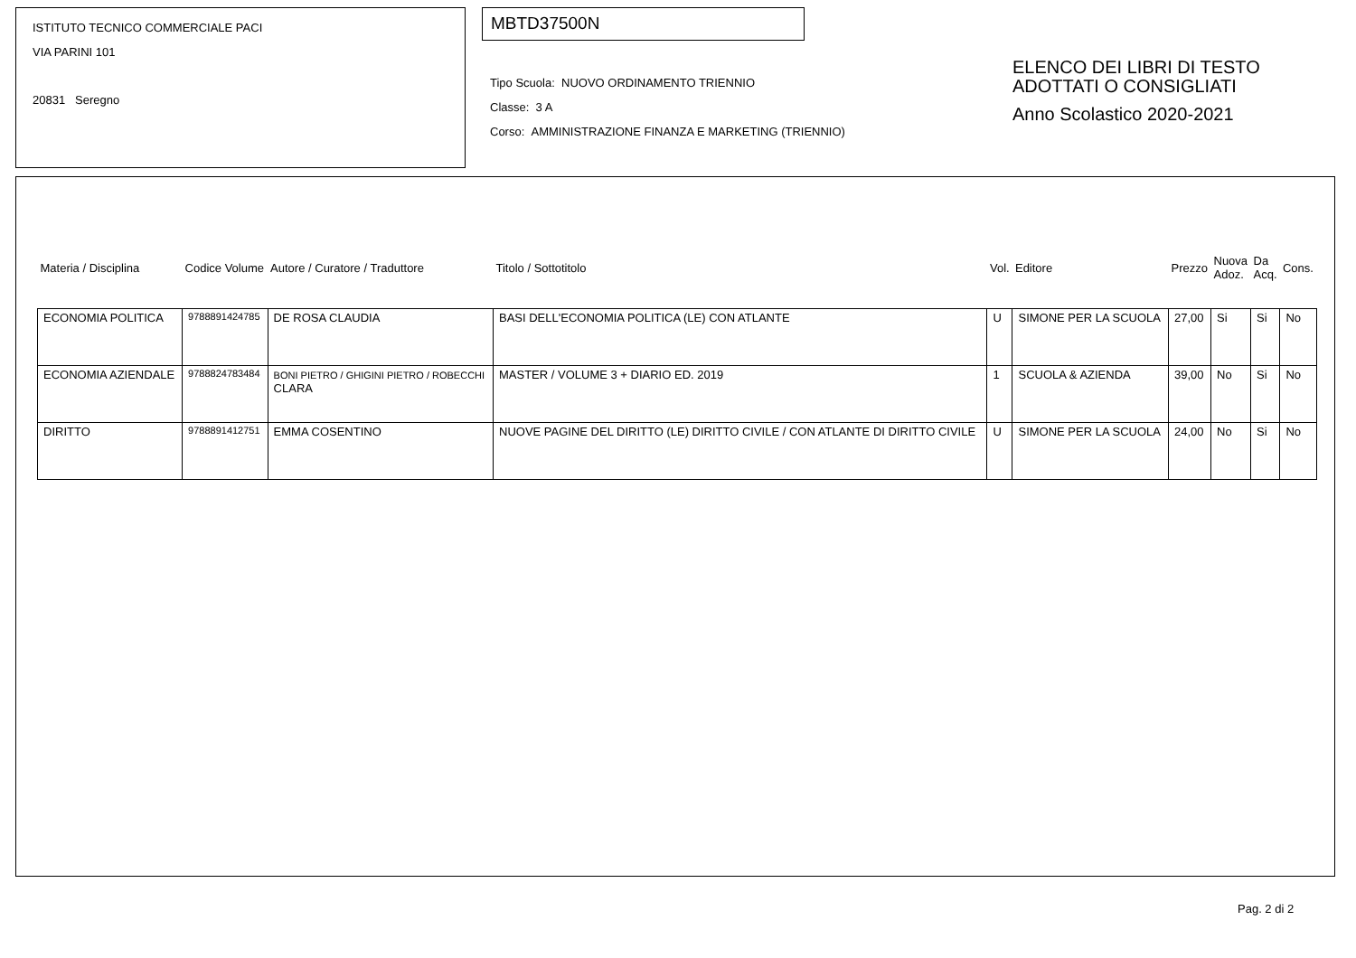ISTITUTO TECNICO COMMERCIALE PACI
VIA PARINI 101
20831 Seregno
MBTD37500N
Tipo Scuola: NUOVO ORDINAMENTO TRIENNIO
Classe: 3 A
Corso: AMMINISTRAZIONE FINANZA E MARKETING (TRIENNIO)
ELENCO DEI LIBRI DI TESTO
ADOTTATI O CONSIGLIATI
Anno Scolastico 2020-2021
| Materia / Disciplina | Codice Volume | Autore / Curatore / Traduttore | Titolo / Sottotitolo | Vol. | Editore | Prezzo | Nuova Adoz. | Da Acq. | Cons. |
| --- | --- | --- | --- | --- | --- | --- | --- | --- | --- |
| ECONOMIA POLITICA | 9788891424785 | DE ROSA CLAUDIA | BASI DELL'ECONOMIA POLITICA (LE) CON ATLANTE | U | SIMONE PER LA SCUOLA | 27,00 | Si | Si | No |
| ECONOMIA AZIENDALE | 9788824783484 | BONI PIETRO / GHIGINI PIETRO / ROBECCHI CLARA | MASTER / VOLUME 3 + DIARIO ED. 2019 | 1 | SCUOLA & AZIENDA | 39,00 | No | Si | No |
| DIRITTO | 9788891412751 | EMMA COSENTINO | NUOVE PAGINE DEL DIRITTO (LE) DIRITTO CIVILE / CON ATLANTE DI DIRITTO CIVILE | U | SIMONE PER LA SCUOLA | 24,00 | No | Si | No |
Pag. 2 di 2